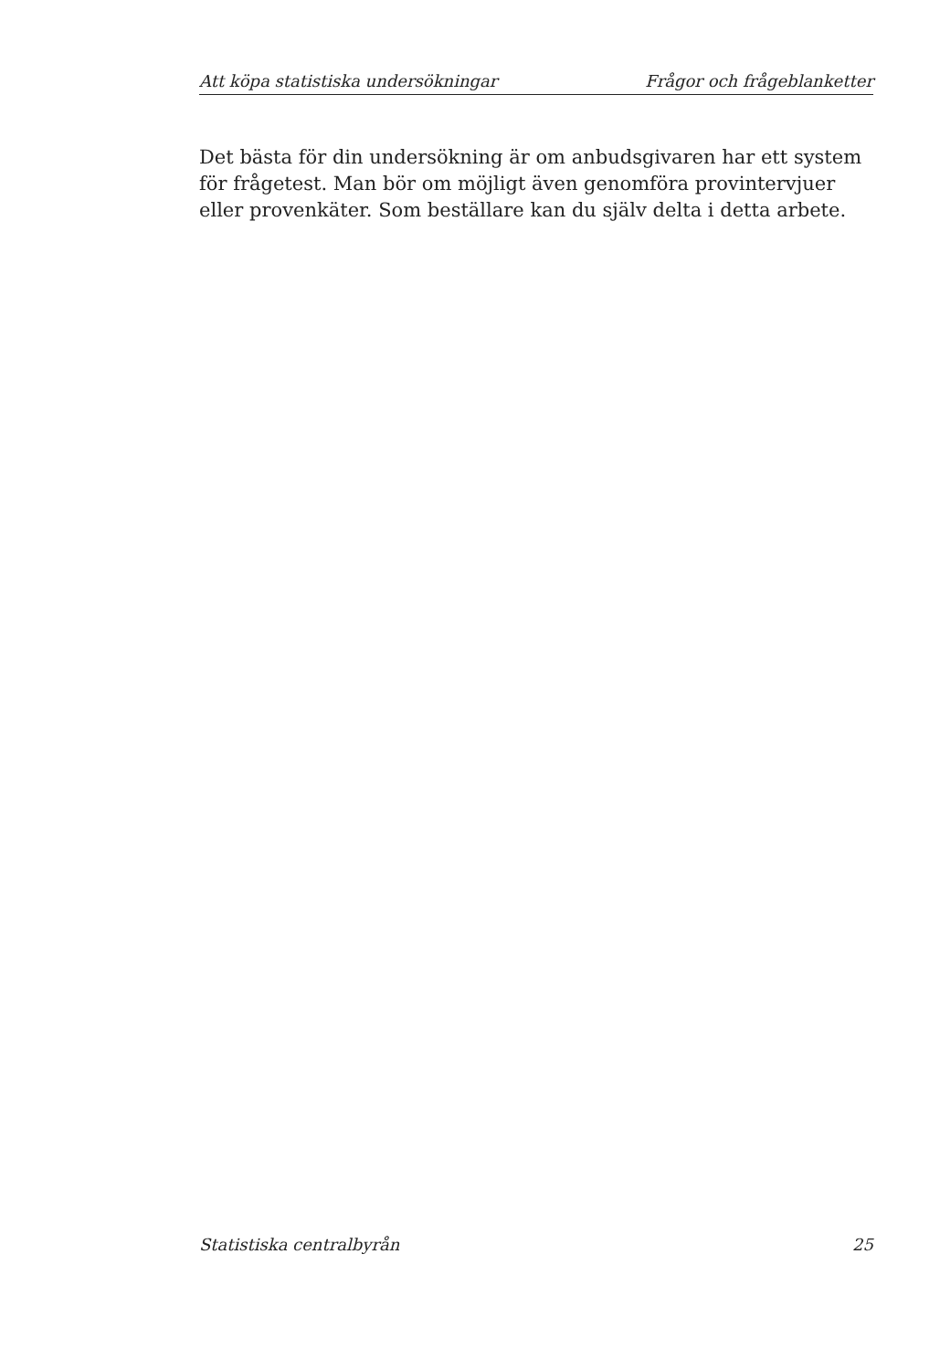Att köpa statistiska undersökningar Frågor och frågeblanketter
Det bästa för din undersökning är om anbudsgivaren har ett system för frågetest. Man bör om möjligt även genomföra provintervjuer eller provenkäter. Som beställare kan du själv delta i detta arbete.
Statistiska centralbyrån 25